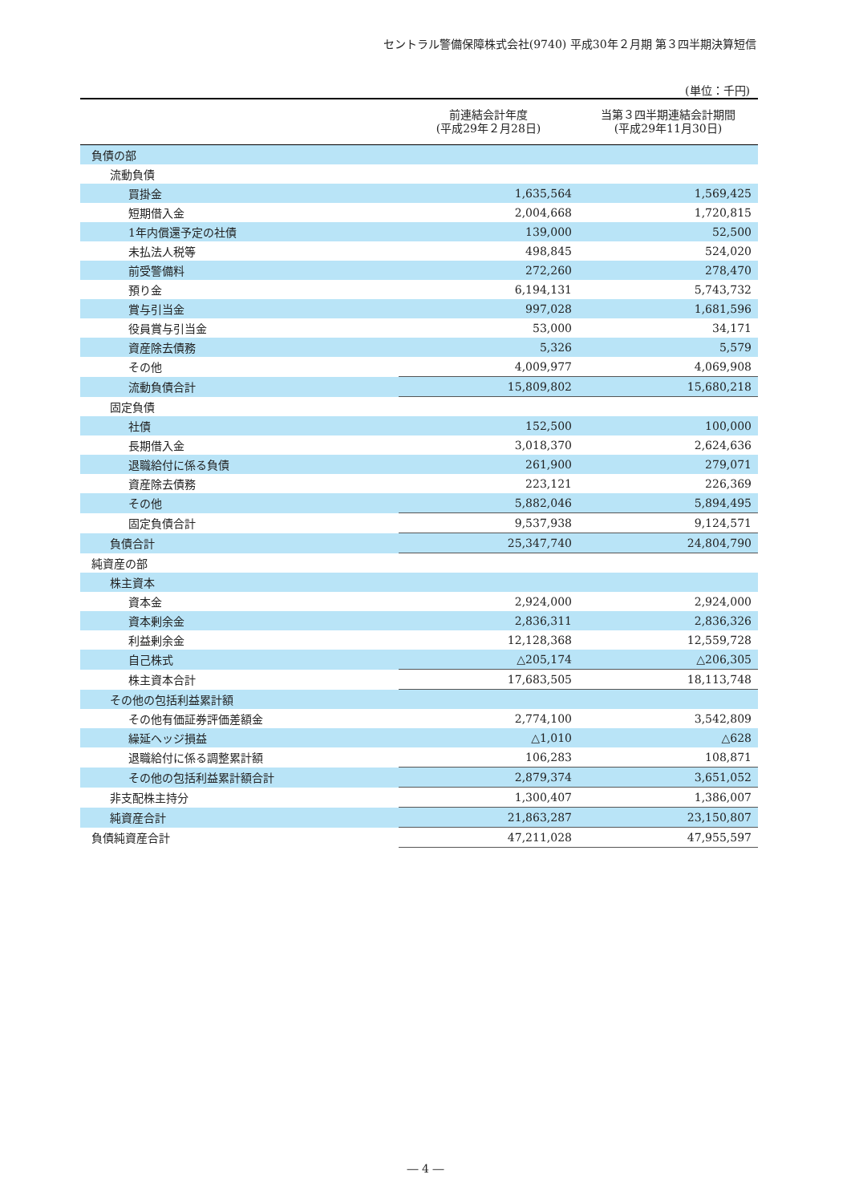セントラル警備保障株式会社(9740) 平成30年２月期 第３四半期決算短信
(単位：千円)
| | 前連結会計年度 (平成29年２月28日) | 当第３四半期連結会計期間 (平成29年11月30日) |
| --- | --- | --- |
| 負債の部 | | |
| 流動負債 | | |
| 買掛金 | 1,635,564 | 1,569,425 |
| 短期借入金 | 2,004,668 | 1,720,815 |
| 1年内償還予定の社債 | 139,000 | 52,500 |
| 未払法人税等 | 498,845 | 524,020 |
| 前受警備料 | 272,260 | 278,470 |
| 預り金 | 6,194,131 | 5,743,732 |
| 賞与引当金 | 997,028 | 1,681,596 |
| 役員賞与引当金 | 53,000 | 34,171 |
| 資産除去債務 | 5,326 | 5,579 |
| その他 | 4,009,977 | 4,069,908 |
| 流動負債合計 | 15,809,802 | 15,680,218 |
| 固定負債 | | |
| 社債 | 152,500 | 100,000 |
| 長期借入金 | 3,018,370 | 2,624,636 |
| 退職給付に係る負債 | 261,900 | 279,071 |
| 資産除去債務 | 223,121 | 226,369 |
| その他 | 5,882,046 | 5,894,495 |
| 固定負債合計 | 9,537,938 | 9,124,571 |
| 負債合計 | 25,347,740 | 24,804,790 |
| 純資産の部 | | |
| 株主資本 | | |
| 資本金 | 2,924,000 | 2,924,000 |
| 資本剰余金 | 2,836,311 | 2,836,326 |
| 利益剰余金 | 12,128,368 | 12,559,728 |
| 自己株式 | △205,174 | △206,305 |
| 株主資本合計 | 17,683,505 | 18,113,748 |
| その他の包括利益累計額 | | |
| その他有価証券評価差額金 | 2,774,100 | 3,542,809 |
| 繰延ヘッジ損益 | △1,010 | △628 |
| 退職給付に係る調整累計額 | 106,283 | 108,871 |
| その他の包括利益累計額合計 | 2,879,374 | 3,651,052 |
| 非支配株主持分 | 1,300,407 | 1,386,007 |
| 純資産合計 | 21,863,287 | 23,150,807 |
| 負債純資産合計 | 47,211,028 | 47,955,597 |
― 4 ―